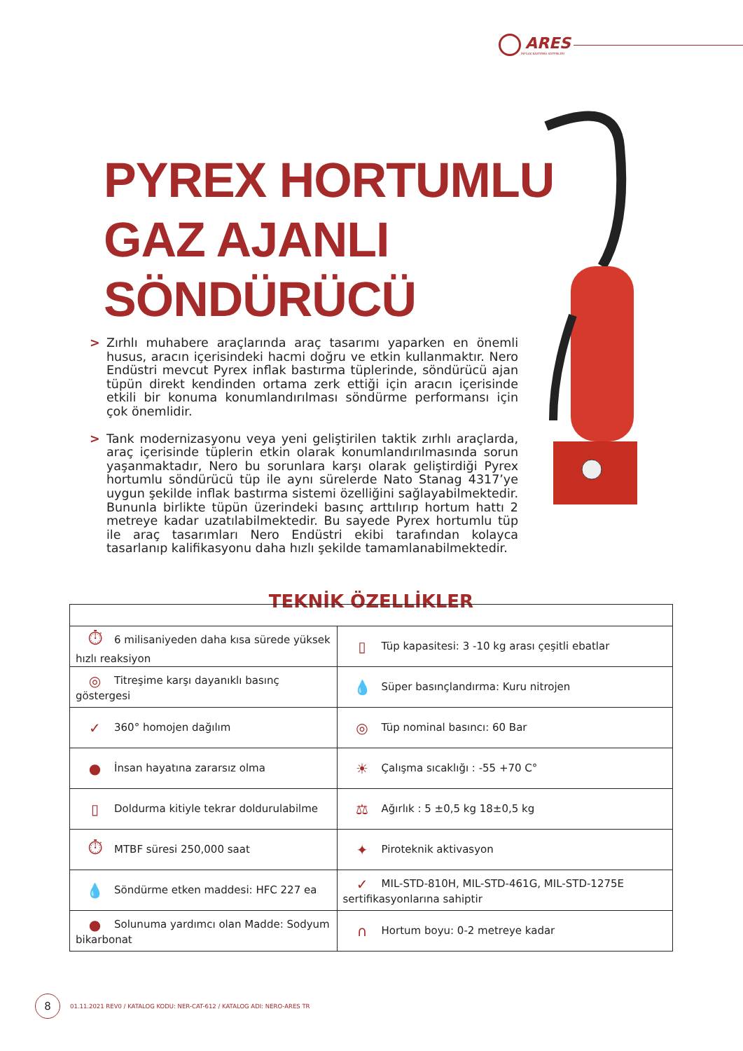ARES
İNFİLAK BASTIRMA SİSTEMLERİ
PYREX HORTUMLU
GAZ AJANLI
SÖNDÜRÜCÜ
> Zırhlı muhabere araçlarında araç tasarımı yaparken en önemli husus, aracın içerisindeki hacmi doğru ve etkin kullanmaktır. Nero Endüstri mevcut Pyrex inflak bastırma tüplerinde, söndürücü ajan tüpün direkt kendinden ortama zerk ettiği için aracın içerisinde etkili bir konuma konumlandırılması söndürme performansı için çok önemlidir.
> Tank modernizasyonu veya yeni geliştirilen taktik zırhlı araçlarda, araç içerisinde tüplerin etkin olarak konumlandırılmasında sorun yaşanmaktadır, Nero bu sorunlara karşı olarak geliştirdiği Pyrex hortumlu söndürücü tüp ile aynı sürelerde Nato Stanag 4317’ye uygun şekilde inflak bastırma sistemi özelliğini sağlayabilmektedir. Bununla birlikte tüpün üzerindeki basınç arttılırıp hortum hattı 2 metreye kadar uzatılabilmektedir. Bu sayede Pyrex hortumlu tüp ile araç tasarımları Nero Endüstri ekibi tarafından kolayca tasarlanıp kalifikasyonu daha hızlı şekilde tamamlanabilmektedir.
TEKNİK ÖZELLİKLER
| ⏱ 6 milisaniyeden daha kısa sürede yüksek hızlı reaksiyon | ▯ Tüp kapasitesi: 3 -10 kg arası çeşitli ebatlar |
| ◎ Titreşime karşı dayanıklı basınç göstergesi | 💧 Süper basınçlandırma: Kuru nitrojen |
| ✓ 360° homojen dağılım | ◎ Tüp nominal basıncı: 60 Bar |
| ● İnsan hayatına zararsız olma | ☀ Çalışma sıcaklığı : -55 +70 C° |
| ▯ Doldurma kitiyle tekrar doldurulabilme | ⚖ Ağırlık : 5 ±0,5 kg 18±0,5 kg |
| ⏱ MTBF süresi 250,000 saat | ✦ Piroteknik aktivasyon |
| 💧 Söndürme etken maddesi: HFC 227 ea | ✓ MIL-STD-810H, MIL-STD-461G, MIL-STD-1275E sertifikasyonlarına sahiptir |
| ● Solunuma yardımcı olan Madde: Sodyum bikarbonat | ∩ Hortum boyu: 0-2 metreye kadar |
8
01.11.2021 REV0 / KATALOG KODU: NER-CAT-612 / KATALOG ADI: NERO-ARES TR